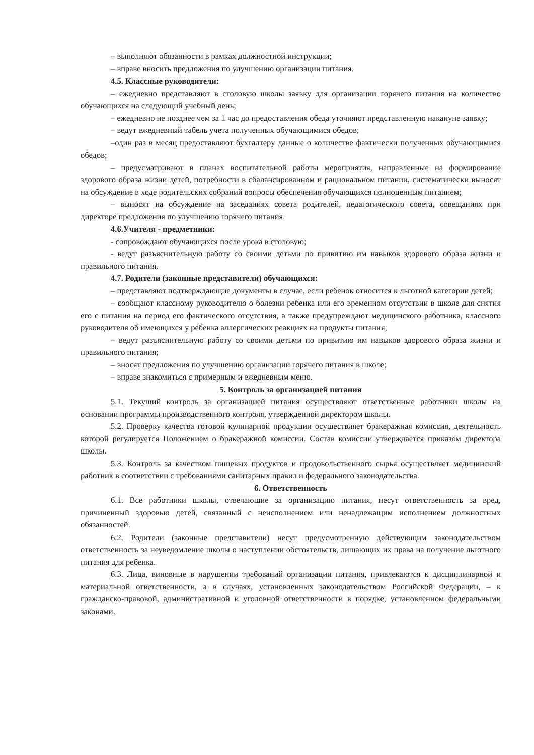– выполняют обязанности в рамках должностной инструкции;
– вправе вносить предложения по улучшению организации питания.
4.5. Классные руководители:
– ежедневно представляют в столовую школы заявку для организации горячего питания на количество обучающихся на следующий учебный день;
– ежедневно не позднее чем за 1 час до предоставления обеда уточняют представленную накануне заявку;
– ведут ежедневный табель учета полученных обучающимися обедов;
–один раз в месяц предоставляют бухгалтеру данные о количестве фактически полученных обучающимися обедов;
– предусматривают в планах воспитательной работы мероприятия, направленные на формирование здорового образа жизни детей, потребности в сбалансированном и рациональном питании, систематически выносят на обсуждение в ходе родительских собраний вопросы обеспечения обучающихся полноценным питанием;
– выносят на обсуждение на заседаниях совета родителей, педагогического совета, совещаниях при директоре предложения по улучшению горячего питания.
4.6.Учителя - предметники:
- сопровождают обучающихся после урока в столовую;
- ведут разъяснительную работу со своими детьми по привитию им навыков здорового образа жизни и правильного питания.
4.7. Родители (законные представители) обучающихся:
– представляют подтверждающие документы в случае, если ребенок относится к льготной категории детей;
– сообщают классному руководителю о болезни ребенка или его временном отсутствии в школе для снятия его с питания на период его фактического отсутствия, а также предупреждают медицинского работника, классного руководителя об имеющихся у ребенка аллергических реакциях на продукты питания;
– ведут разъяснительную работу со своими детьми по привитию им навыков здорового образа жизни и правильного питания;
– вносят предложения по улучшению организации горячего питания в школе;
– вправе знакомиться с примерным и ежедневным меню.
5. Контроль за организацией питания
5.1. Текущий контроль за организацией питания осуществляют ответственные работники школы на основании программы производственного контроля, утвержденной директором школы.
5.2. Проверку качества готовой кулинарной продукции осуществляет бракеражная комиссия, деятельность которой регулируется Положением о бракеражной комиссии. Состав комиссии утверждается приказом директора школы.
5.3. Контроль за качеством пищевых продуктов и продовольственного сырья осуществляет медицинский работник в соответствии с требованиями санитарных правил и федерального законодательства.
6. Ответственность
6.1. Все работники школы, отвечающие за организацию питания, несут ответственность за вред, причиненный здоровью детей, связанный с неисполнением или ненадлежащим исполнением должностных обязанностей.
6.2. Родители (законные представители) несут предусмотренную действующим законодательством ответственность за неуведомление школы о наступлении обстоятельств, лишающих их права на получение льготного питания для ребенка.
6.3. Лица, виновные в нарушении требований организации питания, привлекаются к дисциплинарной и материальной ответственности, а в случаях, установленных законодательством Российской Федерации, – к гражданско-правовой, административной и уголовной ответственности в порядке, установленном федеральными законами.